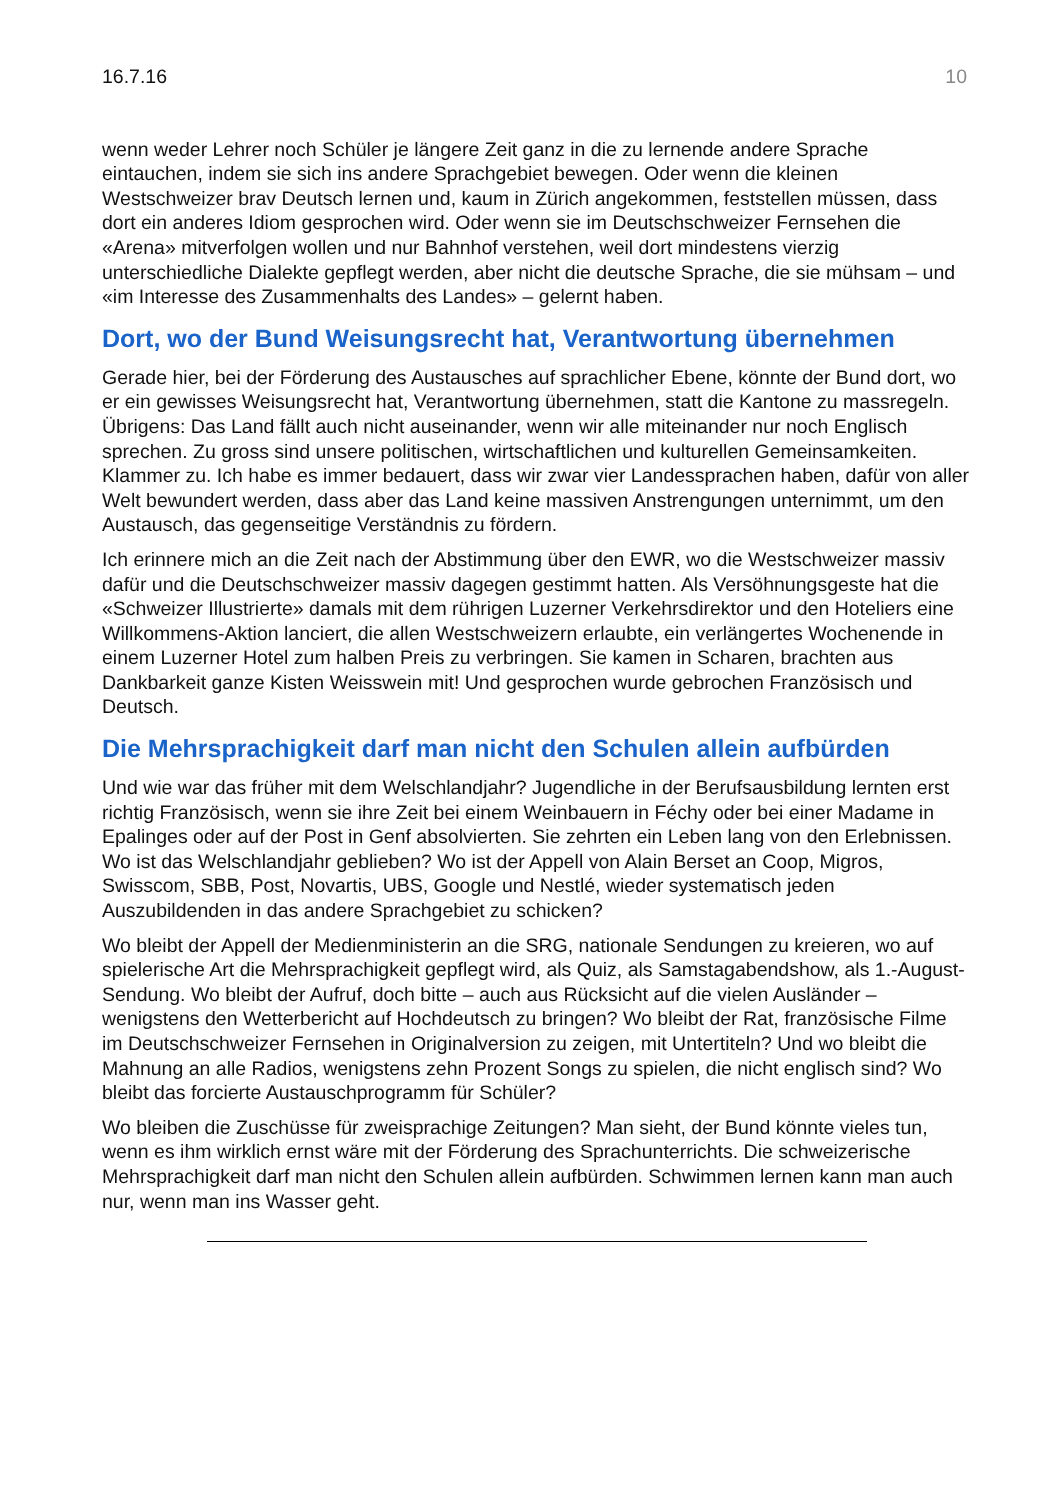16.7.16 10
wenn weder Lehrer noch Schüler je längere Zeit ganz in die zu lernende andere Sprache eintauchen, indem sie sich ins andere Sprachgebiet bewegen. Oder wenn die kleinen Westschweizer brav Deutsch lernen und, kaum in Zürich angekommen, feststellen müssen, dass dort ein anderes Idiom gesprochen wird. Oder wenn sie im Deutschschweizer Fernsehen die «Arena» mitverfolgen wollen und nur Bahnhof verstehen, weil dort mindestens vierzig unterschiedliche Dialekte gepflegt werden, aber nicht die deutsche Sprache, die sie mühsam – und «im Interesse des Zusammenhalts des Landes» – gelernt haben.
Dort, wo der Bund Weisungsrecht hat, Verantwortung übernehmen
Gerade hier, bei der Förderung des Austausches auf sprachlicher Ebene, könnte der Bund dort, wo er ein gewisses Weisungsrecht hat, Verantwortung übernehmen, statt die Kantone zu massregeln. Übrigens: Das Land fällt auch nicht auseinander, wenn wir alle miteinander nur noch Englisch sprechen. Zu gross sind unsere politischen, wirtschaftlichen und kulturellen Gemeinsamkeiten. Klammer zu. Ich habe es immer bedauert, dass wir zwar vier Landessprachen haben, dafür von aller Welt bewundert werden, dass aber das Land keine massiven Anstrengungen unternimmt, um den Austausch, das gegenseitige Verständnis zu fördern.
Ich erinnere mich an die Zeit nach der Abstimmung über den EWR, wo die Westschweizer massiv dafür und die Deutschschweizer massiv dagegen gestimmt hatten. Als Versöhnungsgeste hat die «Schweizer Illustrierte» damals mit dem rührigen Luzerner Verkehrsdirektor und den Hoteliers eine Willkommens-Aktion lanciert, die allen Westschweizern erlaubte, ein verlängertes Wochenende in einem Luzerner Hotel zum halben Preis zu verbringen. Sie kamen in Scharen, brachten aus Dankbarkeit ganze Kisten Weisswein mit! Und gesprochen wurde gebrochen Französisch und Deutsch.
Die Mehrsprachigkeit darf man nicht den Schulen allein aufbürden
Und wie war das früher mit dem Welschlandjahr? Jugendliche in der Berufsausbildung lernten erst richtig Französisch, wenn sie ihre Zeit bei einem Weinbauern in Féchy oder bei einer Madame in Epalinges oder auf der Post in Genf absolvierten. Sie zehrten ein Leben lang von den Erlebnissen. Wo ist das Welschlandjahr geblieben? Wo ist der Appell von Alain Berset an Coop, Migros, Swisscom, SBB, Post, Novartis, UBS, Google und Nestlé, wieder systematisch jeden Auszubildenden in das andere Sprachgebiet zu schicken?
Wo bleibt der Appell der Medienministerin an die SRG, nationale Sendungen zu kreieren, wo auf spielerische Art die Mehrsprachigkeit gepflegt wird, als Quiz, als Samstagabendshow, als 1.-August-Sendung. Wo bleibt der Aufruf, doch bitte – auch aus Rücksicht auf die vielen Ausländer – wenigstens den Wetterbericht auf Hochdeutsch zu bringen? Wo bleibt der Rat, französische Filme im Deutschschweizer Fernsehen in Originalversion zu zeigen, mit Untertiteln? Und wo bleibt die Mahnung an alle Radios, wenigstens zehn Prozent Songs zu spielen, die nicht englisch sind? Wo bleibt das forcierte Austauschprogramm für Schüler?
Wo bleiben die Zuschüsse für zweisprachige Zeitungen? Man sieht, der Bund könnte vieles tun, wenn es ihm wirklich ernst wäre mit der Förderung des Sprachunterrichts. Die schweizerische Mehrsprachigkeit darf man nicht den Schulen allein aufbürden. Schwimmen lernen kann man auch nur, wenn man ins Wasser geht.